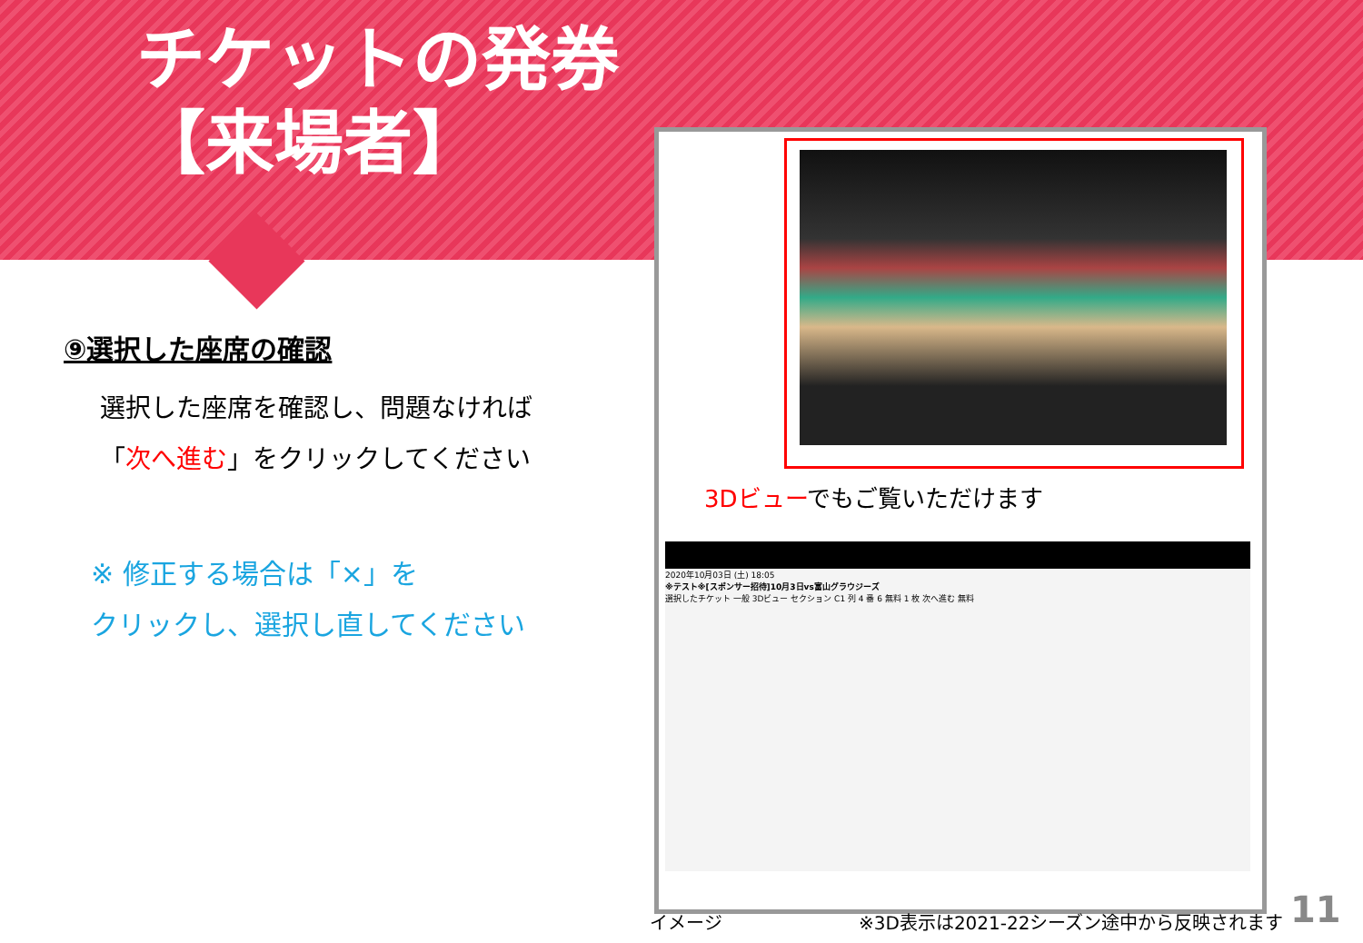チケットの発券
【来場者】
⑨選択した座席の確認
選択した座席を確認し、問題なければ
「次へ進む」をクリックしてください
※ 修正する場合は「×」を
クリックし、選択し直してください
3Dビューでもご覧いただけます
2020年10月03日 (土) 18:05
※テスト※[スポンサー招待]10月3日vs富山グラウジーズ
選択したチケット 一般 3Dビュー セクション C1 列 4 番 6 無料 1 枚 次へ進む 無料
イメージ
※3D表示は2021-22シーズン途中から反映されます
11